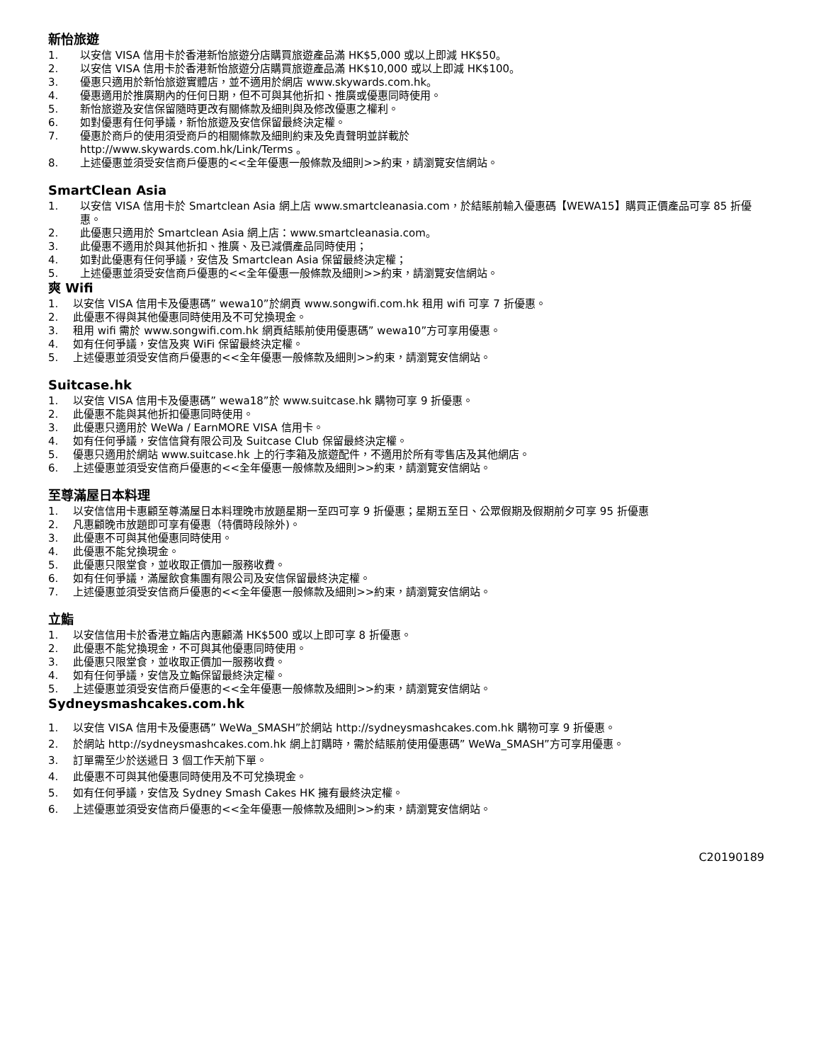新怡旅遊
1. 以安信 VISA 信用卡於香港新怡旅遊分店購買旅遊產品滿 HK$5,000 或以上即減 HK$50。
2. 以安信 VISA 信用卡於香港新怡旅遊分店購買旅遊產品滿 HK$10,000 或以上即減 HK$100。
3. 優惠只適用於新怡旅遊實體店，並不適用於網店 www.skywards.com.hk。
4. 優惠適用於推廣期內的任何日期，但不可與其他折扣、推廣或優惠同時使用。
5. 新怡旅遊及安信保留隨時更改有關條款及細則與及修改優惠之權利。
6. 如對優惠有任何爭議，新怡旅遊及安信保留最終決定權。
7. 優惠於商戶的使用須受商戶的相關條款及細則約束及免責聲明並詳載於
http://www.skywards.com.hk/Link/Terms 。
8. 上述優惠並須受安信商戶優惠的<<全年優惠一般條款及細則>>約束，請瀏覽安信網站。
SmartClean Asia
1. 以安信 VISA 信用卡於 Smartclean Asia 網上店 www.smartcleanasia.com，於結賬前輸入優惠碼【WEWA15】購買正價產品可享 85 折優惠。
2. 此優惠只適用於 Smartclean Asia 網上店：www.smartcleanasia.com。
3. 此優惠不適用於與其他折扣、推廣、及已減價產品同時使用；
4. 如對此優惠有任何爭議，安信及 Smartclean Asia 保留最終決定權；
5. 上述優惠並須受安信商戶優惠的<<全年優惠一般條款及細則>>約束，請瀏覽安信網站。
爽 Wifi
1. 以安信 VISA 信用卡及優惠碼” wewa10”於網頁 www.songwifi.com.hk 租用 wifi 可享 7 折優惠。
2. 此優惠不得與其他優惠同時使用及不可兌換現金。
3. 租用 wifi 需於 www.songwifi.com.hk 網頁結賬前使用優惠碼” wewa10”方可享用優惠。
4. 如有任何爭議，安信及爽 WiFi 保留最終決定權。
5. 上述優惠並須受安信商戶優惠的<<全年優惠一般條款及細則>>約束，請瀏覽安信網站。
Suitcase.hk
1. 以安信 VISA 信用卡及優惠碼” wewa18”於 www.suitcase.hk 購物可享 9 折優惠。
2. 此優惠不能與其他折扣優惠同時使用。
3. 此優惠只適用於 WeWa / EarnMORE VISA 信用卡。
4. 如有任何爭議，安信信貸有限公司及 Suitcase Club 保留最終決定權。
5. 優惠只適用於網站 www.suitcase.hk 上的行李箱及旅遊配件，不適用於所有零售店及其他網店。
6. 上述優惠並須受安信商戶優惠的<<全年優惠一般條款及細則>>約束，請瀏覽安信網站。
至尊滿屋日本料理
1. 以安信信用卡惠顧至尊滿屋日本料理晚市放題星期一至四可享 9 折優惠；星期五至日、公眾假期及假期前夕可享 95 折優惠
2. 凡惠顧晚市放題即可享有優惠（特價時段除外)。
3. 此優惠不可與其他優惠同時使用。
4. 此優惠不能兌換現金。
5. 此優惠只限堂食，並收取正價加一服務收費。
6. 如有任何爭議，滿屋飲食集團有限公司及安信保留最終決定權。
7. 上述優惠並須受安信商戶優惠的<<全年優惠一般條款及細則>>約束，請瀏覽安信網站。
立鮨
1. 以安信信用卡於香港立鮨店內惠顧滿 HK$500 或以上即可享 8 折優惠。
2. 此優惠不能兌換現金，不可與其他優惠同時使用。
3. 此優惠只限堂食，並收取正價加一服務收費。
4. 如有任何爭議，安信及立鮨保留最終決定權。
5. 上述優惠並須受安信商戶優惠的<<全年優惠一般條款及細則>>約束，請瀏覽安信網站。
Sydneysmashcakes.com.hk
1. 以安信 VISA 信用卡及優惠碼” WeWa_SMASH”於網站 http://sydneysmashcakes.com.hk 購物可享 9 折優惠。
2. 於網站 http://sydneysmashcakes.com.hk 網上訂購時，需於結賬前使用優惠碼” WeWa_SMASH”方可享用優惠。
3. 訂單需至少於送遞日 3 個工作天前下單。
4. 此優惠不可與其他優惠同時使用及不可兌換現金。
5. 如有任何爭議，安信及 Sydney Smash Cakes HK 擁有最終決定權。
6. 上述優惠並須受安信商戶優惠的<<全年優惠一般條款及細則>>約束，請瀏覽安信網站。
C20190189